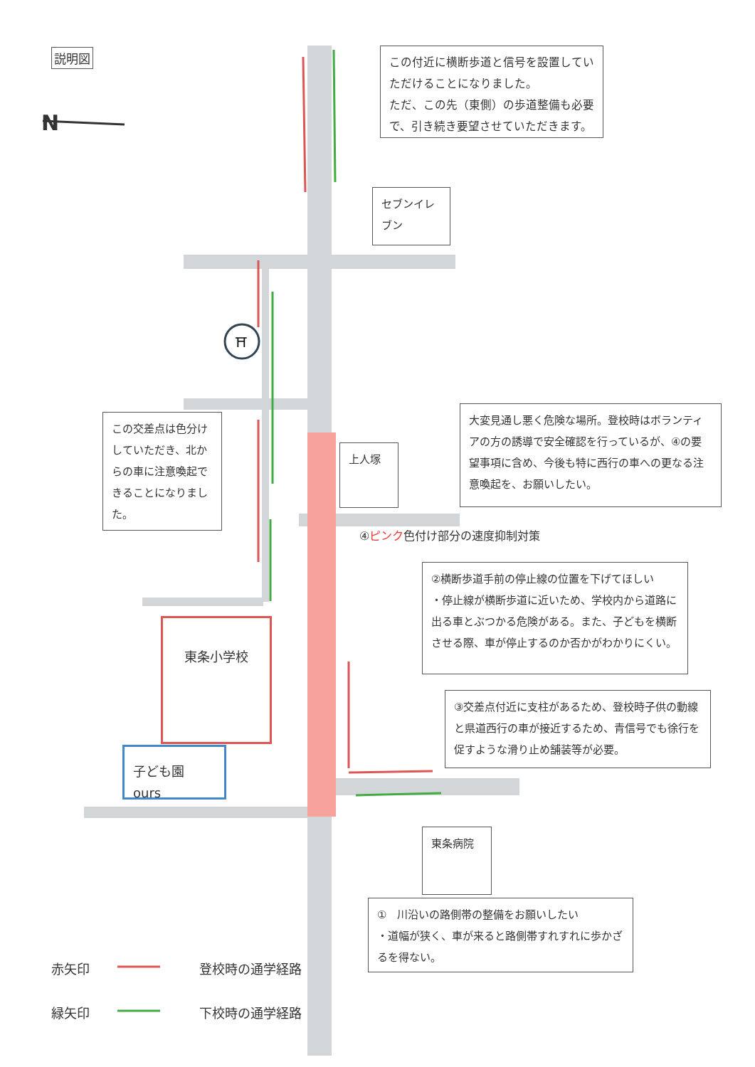⛩
説明図
N
この付近に横断歩道と信号を設置していただけることになりました。
ただ、この先（東側）の歩道整備も必要で、引き続き要望させていただきます。
セブンイレブン
この交差点は色分けしていただき、北からの車に注意喚起できることになりました。
上人塚
大変見通し悪く危険な場所。登校時はボランティアの方の誘導で安全確認を行っているが、④の要望事項に含め、今後も特に西行の車への更なる注意喚起を、お願いしたい。
④ピンク色付け部分の速度抑制対策
②横断歩道手前の停止線の位置を下げてほしい
・停止線が横断歩道に近いため、学校内から道路に出る車とぶつかる危険がある。また、子どもを横断させる際、車が停止するのか否かがわかりにくい。
東条小学校
③交差点付近に支柱があるため、登校時子供の動線と県道西行の車が接近するため、青信号でも徐行を促すような滑り止め舗装等が必要。
子ども園 ours
東条病院
①　川沿いの路側帯の整備をお願いしたい
・道幅が狭く、車が来ると路側帯すれすれに歩かざるを得ない。
赤矢印 登校時の通学経路
緑矢印 下校時の通学経路